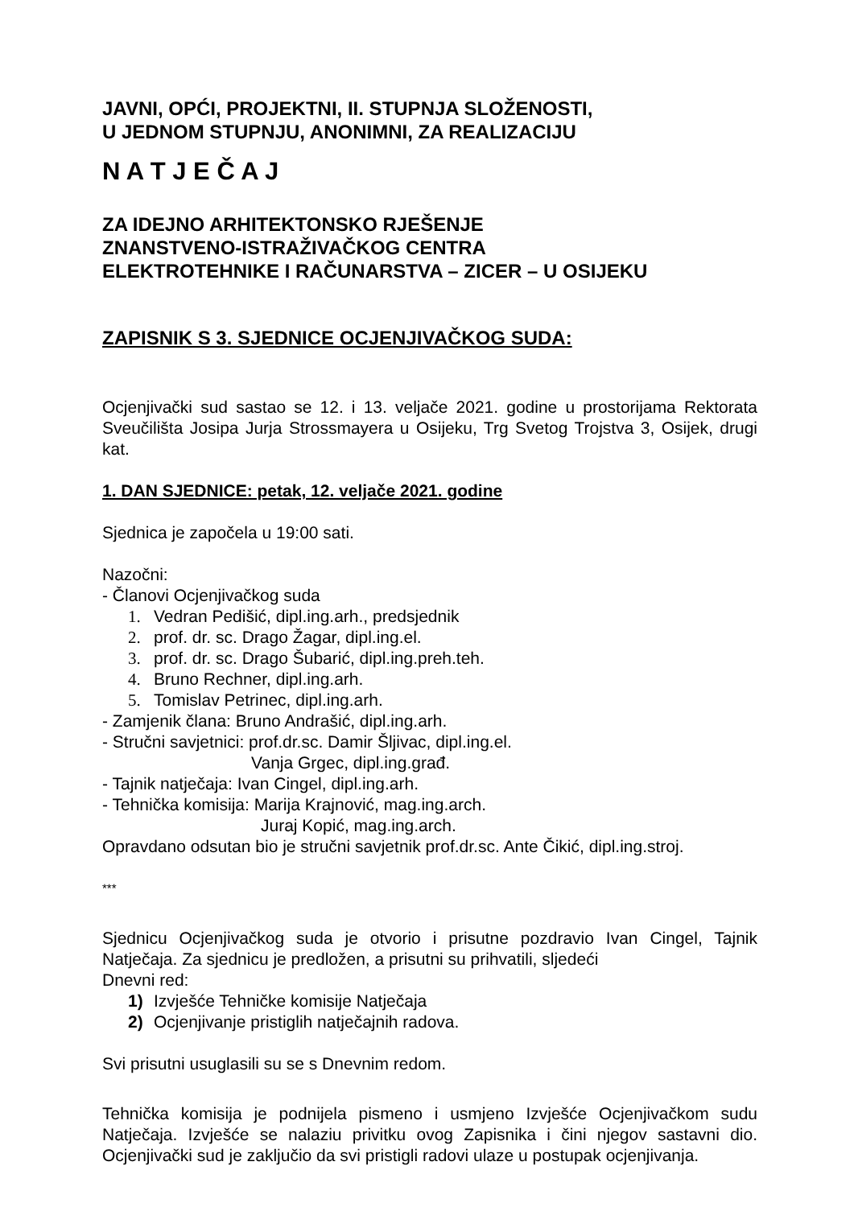JAVNI, OPĆI, PROJEKTNI, II. STUPNJA SLOŽENOSTI,
U JEDNOM STUPNJU, ANONIMNI, ZA REALIZACIJU
N A T J E Č A J
ZA IDEJNO ARHITEKTONSKO RJEŠENJE
ZNANSTVENO-ISTRAŽIVAČKOG CENTRA
ELEKTROTEHNIKE I RAČUNARSTVA – ZICER – U OSIJEKU
ZAPISNIK S 3. SJEDNICE OCJENJIVAČKOG SUDA:
Ocjenjivački sud sastao se 12. i 13. veljače 2021. godine u prostorijama Rektorata Sveučilišta Josipa Jurja Strossmayera u Osijeku, Trg Svetog Trojstva 3, Osijek, drugi kat.
1. DAN SJEDNICE: petak, 12. veljače 2021. godine
Sjednica je započela u 19:00 sati.
Nazočni:
- Članovi Ocjenjivačkog suda
1. Vedran Pedišić, dipl.ing.arh., predsjednik
2. prof. dr. sc. Drago Žagar, dipl.ing.el.
3. prof. dr. sc. Drago Šubarić, dipl.ing.preh.teh.
4. Bruno Rechner, dipl.ing.arh.
5. Tomislav Petrinec, dipl.ing.arh.
- Zamjenik člana: Bruno Andrašić, dipl.ing.arh.
- Stručni savjetnici: prof.dr.sc. Damir Šljivac, dipl.ing.el.
Vanja Grgec, dipl.ing.građ.
- Tajnik natječaja: Ivan Cingel, dipl.ing.arh.
- Tehnička komisija: Marija Krajnović, mag.ing.arch.
Juraj Kopić, mag.ing.arch.
Opravdano odsutan bio je stručni savjetnik prof.dr.sc. Ante Čikić, dipl.ing.stroj.
***
Sjednicu Ocjenjivačkog suda je otvorio i prisutne pozdravio Ivan Cingel, Tajnik Natječaja. Za sjednicu je predložen, a prisutni su prihvatili, sljedeći
Dnevni red:
1) Izvješće Tehničke komisije Natječaja
2) Ocjenjivanje pristiglih natječajnih radova.
Svi prisutni usuglasili su se s Dnevnim redom.
Tehnička komisija je podnijela pismeno i usmjeno Izvješće Ocjenjivačkom sudu Natječaja. Izvješće se nalaziu privitku ovog Zapisnika i čini njegov sastavni dio. Ocjenjivački sud je zaključio da svi pristigli radovi ulaze u postupak ocjenjivanja.